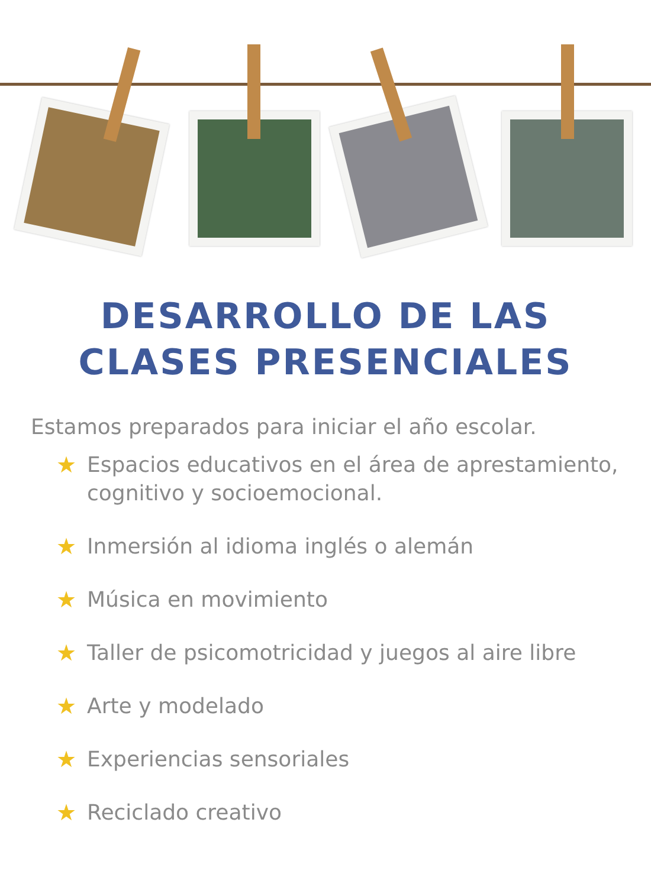DESARROLLO DE LAS
CLASES PRESENCIALES
Estamos preparados para iniciar el año escolar.
★ Espacios educativos en el área de aprestamiento, cognitivo y socioemocional.
★ Inmersión al idioma inglés o alemán
★ Música en movimiento
★ Taller de psicomotricidad y juegos al aire libre
★ Arte y modelado
★ Experiencias sensoriales
★ Reciclado creativo